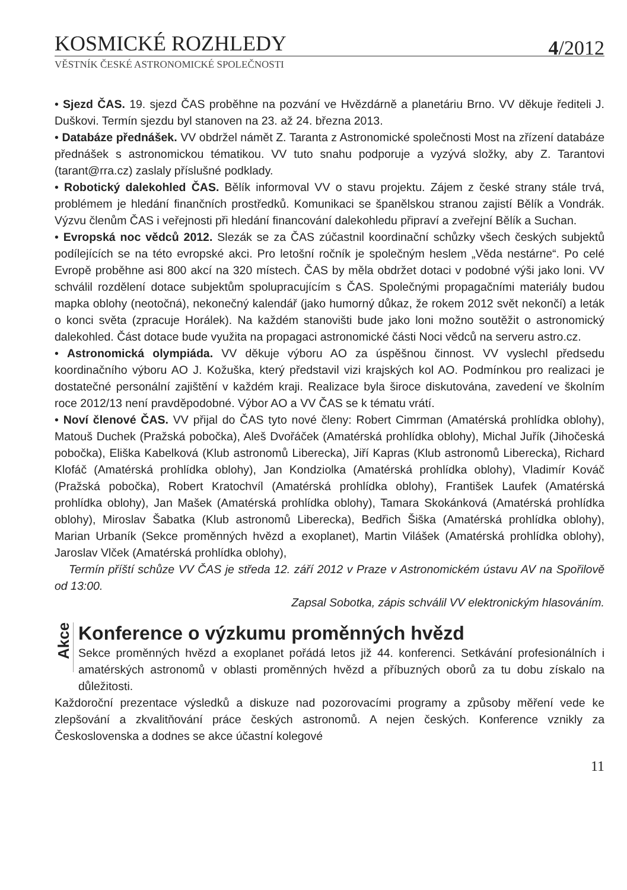KOSMICKÉ ROZHLEDY
4/2012
VĚSTNÍK ČESKÉ ASTRONOMICKÉ SPOLEČNOSTI
• Sjezd ČAS. 19. sjezd ČAS proběhne na pozvání ve Hvězdárně a planetáriu Brno. VV děkuje řediteli J. Duškovi. Termín sjezdu byl stanoven na 23. až 24. března 2013.
• Databáze přednášek. VV obdržel námět Z. Taranta z Astronomické společnosti Most na zřízení databáze přednášek s astronomickou tématikou. VV tuto snahu podporuje a vyzývá složky, aby Z. Tarantovi (tarant@rra.cz) zaslaly příslušné podklady.
• Robotický dalekohled ČAS. Bělík informoval VV o stavu projektu. Zájem z české strany stále trvá, problémem je hledání finančních prostředků. Komunikaci se španělskou stranou zajistí Bělík a Vondrák. Výzvu členům ČAS i veřejnosti při hledání financování dalekohledu připraví a zveřejní Bělík a Suchan.
• Evropská noc vědců 2012. Slezák se za ČAS zúčastnil koordinační schůzky všech českých subjektů podílejících se na této evropské akci. Pro letošní ročník je společným heslem „Věda nestárne“. Po celé Evropě proběhne asi 800 akcí na 320 místech. ČAS by měla obdržet dotaci v podobné výši jako loni. VV schválil rozdělení dotace subjektům spolupracujícím s ČAS. Společnými propagačními materiály budou mapka oblohy (neotočná), nekonečný kalendář (jako humorný důkaz, že rokem 2012 svět nekončí) a leták o konci světa (zpracuje Horálek). Na každém stanovišti bude jako loni možno soutěžit o astronomický dalekohled. Část dotace bude využita na propagaci astronomické části Noci vědců na serveru astro.cz.
• Astronomická olympiáda. VV děkuje výboru AO za úspěšnou činnost. VV vyslechl předsedu koordinačního výboru AO J. Kožuška, který představil vizi krajských kol AO. Podmínkou pro realizaci je dostatečné personální zajištění v každém kraji. Realizace byla široce diskutována, zavedení ve školním roce 2012/13 není pravděpodobné. Výbor AO a VV ČAS se k tématu vrátí.
• Noví členové ČAS. VV přijal do ČAS tyto nové členy: Robert Cimrman (Amatérská prohlídka oblohy), Matouš Duchek (Pražská pobočka), Aleš Dvořáček (Amatérská prohlídka oblohy), Michal Juřík (Jihočeská pobočka), Eliška Kabelková (Klub astronomů Liberecka), Jiří Kapras (Klub astronomů Liberecka), Richard Klofáč (Amatérská prohlídka oblohy), Jan Kondziolka (Amatérská prohlídka oblohy), Vladimír Kováč (Pražská pobočka), Robert Kratochvíl (Amatérská prohlídka oblohy), František Laufek (Amatérská prohlídka oblohy), Jan Mašek (Amatérská prohlídka oblohy), Tamara Skokánková (Amatérská prohlídka oblohy), Miroslav Šabatka (Klub astronomů Liberecka), Bedřich Šiška (Amatérská prohlídka oblohy), Marian Urbaník (Sekce proměnných hvězd a exoplanet), Martin Vilášek (Amatérská prohlídka oblohy), Jaroslav Vlček (Amatérská prohlídka oblohy),
Termín příští schůze VV ČAS je středa 12. září 2012 v Praze v Astronomickém ústavu AV na Spořilově od 13:00.
Zapsal Sobotka, zápis schválil VV elektronickým hlasováním.
Akce
Konference o výzkumu proměnných hvězd
Sekce proměnných hvězd a exoplanet pořádá letos již 44. konferenci. Setkávání profesionálních i amatérských astronomů v oblasti proměnných hvězd a příbuzných oborů za tu dobu získalo na důležitosti.
Každoroční prezentace výsledků a diskuze nad pozorovacími programy a způsoby měření vede ke zlepšování a zkvalitňování práce českých astronomů. A nejen českých. Konference vznikly za Československa a dodnes se akce účastní kolegové
11